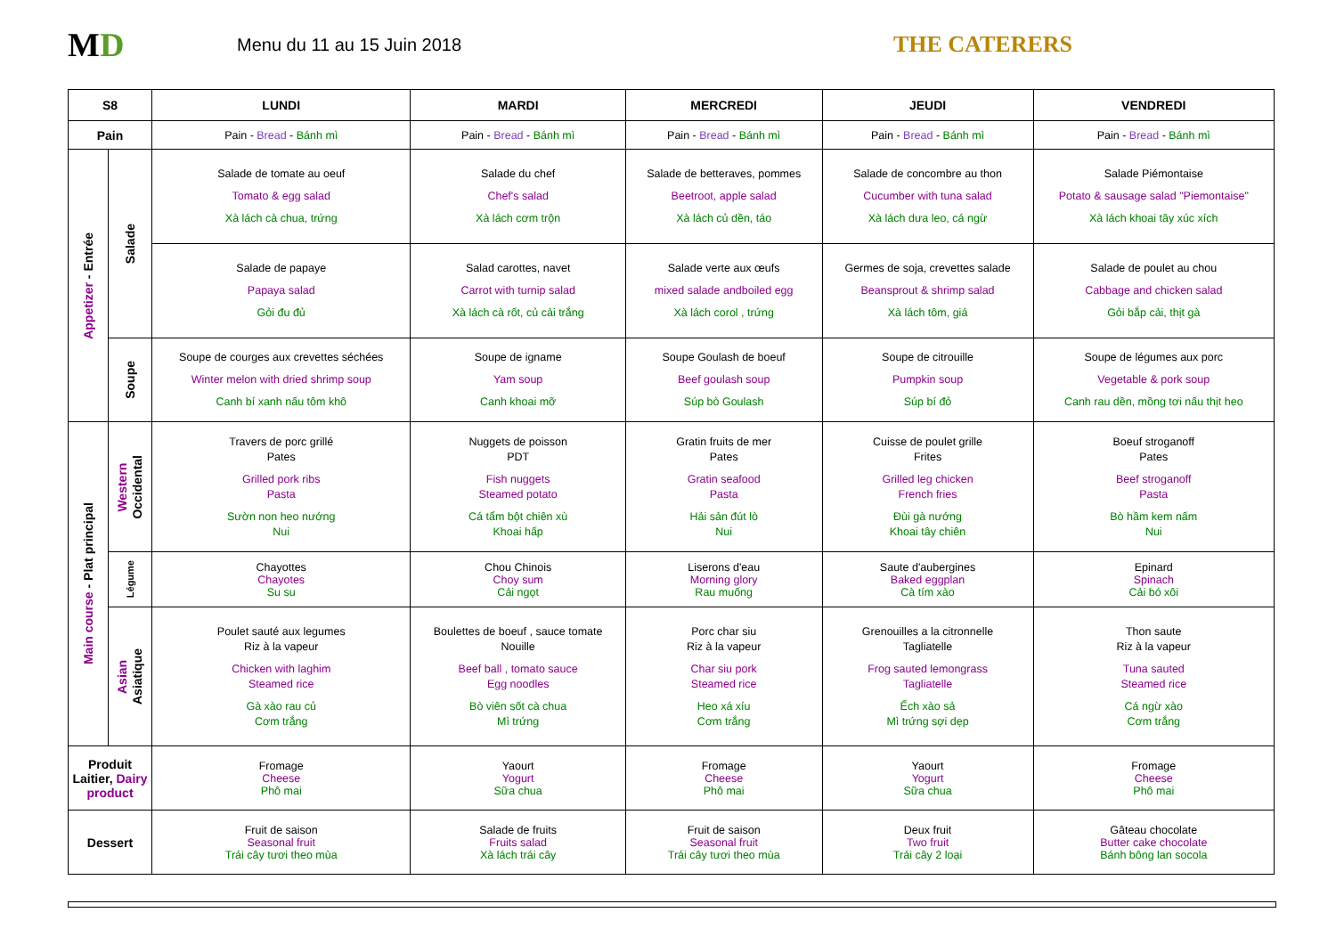MD
Menu du 11 au 15 Juin 2018
THE CATERERS
| S8 | | LUNDI | MARDI | MERCREDI | JEUDI | VENDREDI |
| --- | --- | --- | --- | --- | --- | --- |
| Pain | | Pain - Bread - Bánh mì | Pain - Bread - Bánh mì | Pain - Bread - Bánh mì | Pain - Bread - Bánh mì | Pain - Bread - Bánh mì |
| Appetizer - Entrée | Salade | Salade de tomate au oeuf Tomato & egg salad Xà lách cà chua, trứng | Salade du chef Chef's salad Xà lách cơm trộn | Salade de betteraves, pommes Beetroot, apple salad Xà lách củ dền, táo | Salade de concombre au thon Cucumber with tuna salad Xà lách dưa leo, cá ngừ | Salade Piémontaise Potato & sausage salad "Piemontaise" Xà lách khoai tây xúc xích |
| | | Salade de papaye Papaya salad Gỏi đu đủ | Salad carottes, navet Carrot with turnip salad Xà lách cà rốt, củ cải trắng | Salade verte aux œufs mixed salade andboiled egg Xà lách corol , trứng | Germes de soja, crevettes salade Beansprout & shrimp salad Xà lách tôm, giá | Salade de poulet au chou Cabbage and chicken salad Gỏi bắp cải, thịt gà |
| | Soupe | Soupe de courges aux crevettes séchées Winter melon with dried shrimp soup Canh bí xanh nấu tôm khô | Soupe de igname Yam soup Canh khoai mỡ | Soupe Goulash de boeuf Beef goulash soup Súp bò Goulash | Soupe de citrouille Pumpkin soup Súp bí đỏ | Soupe de légumes aux porc Vegetable & pork soup Canh rau dền, mồng tơi nấu thịt heo |
| Main course - Plat principal | Western Occidental | Travers de porc grillé Pates Grilled pork ribs Pasta Sườn non heo nướng Nui | Nuggets de poisson PDT Fish nuggets Steamed potato Cá tẩm bột chiên xù Khoai hấp | Gratin fruits de mer Pates Gratin seafood Pasta Hải sản đút lò Nui | Cuisse de poulet grille Frites Grilled leg chicken French fries Đùi gà nướng Khoai tây chiên | Boeuf stroganoff Pates Beef stroganoff Pasta Bò hầm kem nấm Nui |
| | Légume | Chayottes Chayotes Su su | Chou Chinois Choy sum Cải ngọt | Liserons d'eau Morning glory Rau muống | Saute d'aubergines Baked eggplan Cà tím xào | Epinard Spinach Cải bó xôi |
| | Asian Asiatique | Poulet sauté aux legumes Riz à la vapeur Chicken with laghim Steamed rice Gà xào rau củ Cơm trắng | Boulettes de boeuf , sauce tomate Nouille Beef ball , tomato sauce Egg noodles Bò viên sốt cà chua Mì trứng | Porc char siu Riz à la vapeur Char siu pork Steamed rice Heo xá xíu Cơm trắng | Grenouilles a la citronnelle Tagliatelle Frog sauted lemongrass Tagliatelle Ếch xào sả Mì trứng sợi dẹp | Thon saute Riz à la vapeur Tuna sauted Steamed rice Cá ngừ xào Cơm trắng |
| Produit Laitier, Dairy product | | Fromage Cheese Phô mai | Yaourt Yogurt Sữa chua | Fromage Cheese Phô mai | Yaourt Yogurt Sữa chua | Fromage Cheese Phô mai |
| Dessert | | Fruit de saison Seasonal fruit Trái cây tươi theo mùa | Salade de fruits Fruits salad Xà lách trái cây | Fruit de saison Seasonal fruit Trái cây tươi theo mùa | Deux fruit Two fruit Trái cây 2 loại | Gâteau chocolate Butter cake chocolate Bánh bông lan socola |